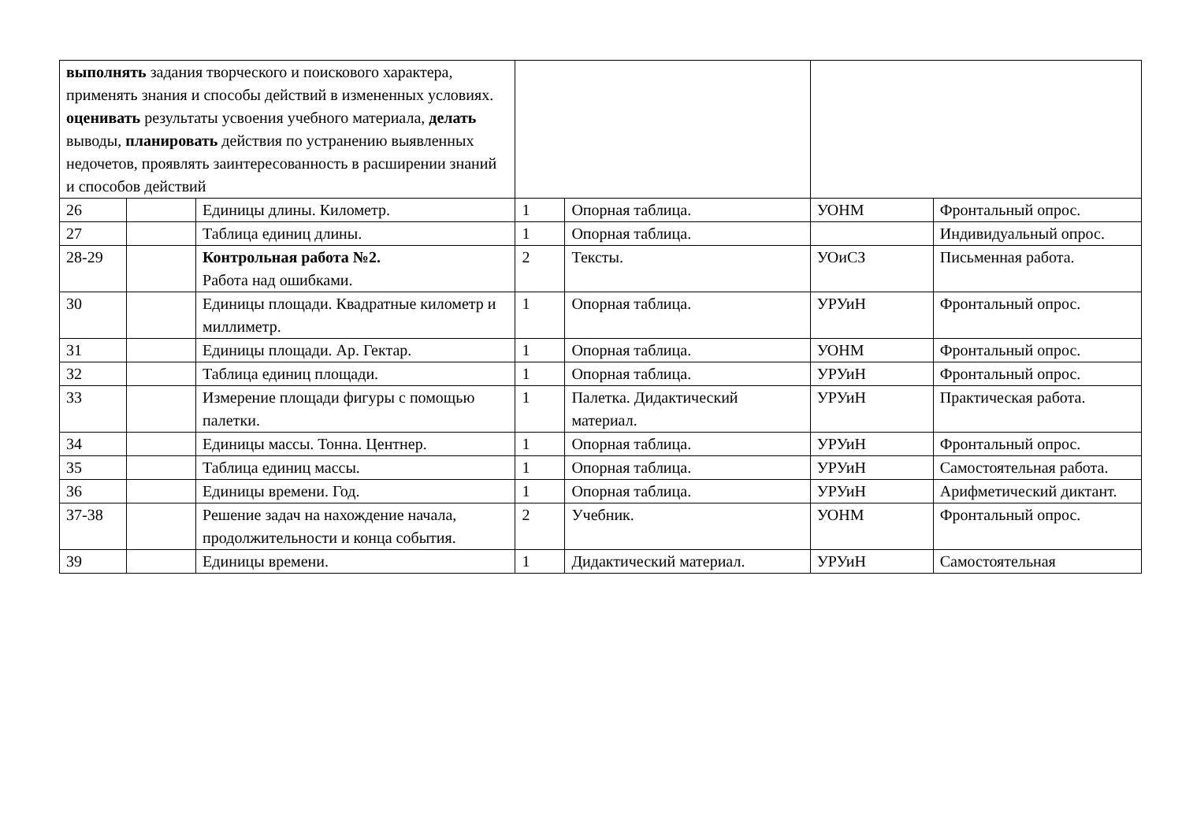| выполнять задания творческого и поискового характера, применять знания и способы действий в измененных условиях. оценивать результаты усвоения учебного материала, делать выводы, планировать действия по устранению выявленных недочетов, проявлять заинтересованность в расширении знаний и способов действий | | | | | | |
| 26 | | Единицы длины. Километр. | 1 | Опорная таблица. | УОНМ | Фронтальный опрос. |
| 27 | | Таблица единиц длины. | 1 | Опорная таблица. | | Индивидуальный опрос. |
| 28-29 | | Контрольная работа №2. Работа над ошибками. | 2 | Тексты. | УОиСЗ | Письменная работа. |
| 30 | | Единицы площади. Квадратные километр и миллиметр. | 1 | Опорная таблица. | УРУиН | Фронтальный опрос. |
| 31 | | Единицы площади. Ар. Гектар. | 1 | Опорная таблица. | УОНМ | Фронтальный опрос. |
| 32 | | Таблица единиц площади. | 1 | Опорная таблица. | УРУиН | Фронтальный опрос. |
| 33 | | Измерение площади фигуры с помощью палетки. | 1 | Палетка. Дидактический материал. | УРУиН | Практическая работа. |
| 34 | | Единицы массы. Тонна. Центнер. | 1 | Опорная таблица. | УРУиН | Фронтальный опрос. |
| 35 | | Таблица единиц массы. | 1 | Опорная таблица. | УРУиН | Самостоятельная работа. |
| 36 | | Единицы времени. Год. | 1 | Опорная таблица. | УРУиН | Арифметический диктант. |
| 37-38 | | Решение задач на нахождение начала, продолжительности и конца события. | 2 | Учебник. | УОНМ | Фронтальный опрос. |
| 39 | | Единицы времени. | 1 | Дидактический материал. | УРУиН | Самостоятельная |